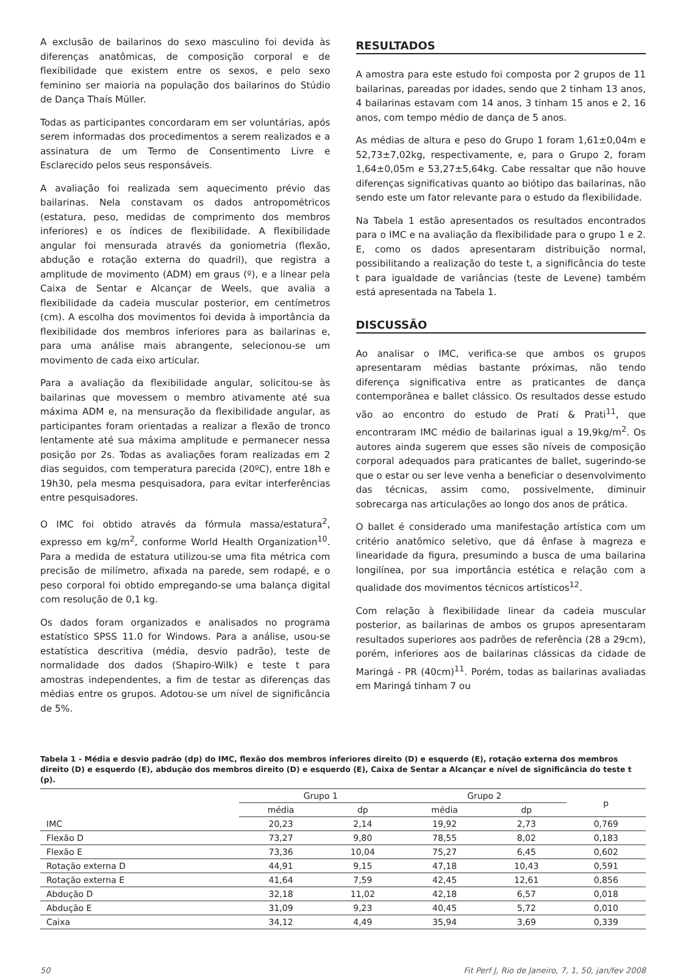A exclusão de bailarinos do sexo masculino foi devida às diferenças anatômicas, de composição corporal e de flexibilidade que existem entre os sexos, e pelo sexo feminino ser maioria na população dos bailarinos do Stúdio de Dança Thaís Müller.
Todas as participantes concordaram em ser voluntárias, após serem informadas dos procedimentos a serem realizados e a assinatura de um Termo de Consentimento Livre e Esclarecido pelos seus responsáveis.
A avaliação foi realizada sem aquecimento prévio das bailarinas. Nela constavam os dados antropométricos (estatura, peso, medidas de comprimento dos membros inferiores) e os índices de flexibilidade. A flexibilidade angular foi mensurada através da goniometria (flexão, abdução e rotação externa do quadril), que registra a amplitude de movimento (ADM) em graus (º), e a linear pela Caixa de Sentar e Alcançar de Weels, que avalia a flexibilidade da cadeia muscular posterior, em centímetros (cm). A escolha dos movimentos foi devida à importância da flexibilidade dos membros inferiores para as bailarinas e, para uma análise mais abrangente, selecionou-se um movimento de cada eixo articular.
Para a avaliação da flexibilidade angular, solicitou-se às bailarinas que movessem o membro ativamente até sua máxima ADM e, na mensuração da flexibilidade angular, as participantes foram orientadas a realizar a flexão de tronco lentamente até sua máxima amplitude e permanecer nessa posição por 2s. Todas as avaliações foram realizadas em 2 dias seguidos, com temperatura parecida (20ºC), entre 18h e 19h30, pela mesma pesquisadora, para evitar interferências entre pesquisadores.
O IMC foi obtido através da fórmula massa/estatura<sup>2</sup>, expresso em kg/m<sup>2</sup>, conforme World Health Organization<sup>10</sup>. Para a medida de estatura utilizou-se uma fita métrica com precisão de milímetro, afixada na parede, sem rodapé, e o peso corporal foi obtido empregando-se uma balança digital com resolução de 0,1 kg.
Os dados foram organizados e analisados no programa estatístico SPSS 11.0 for Windows. Para a análise, usou-se estatística descritiva (média, desvio padrão), teste de normalidade dos dados (Shapiro-Wilk) e teste t para amostras independentes, a fim de testar as diferenças das médias entre os grupos. Adotou-se um nível de significância de 5%.
RESULTADOS
A amostra para este estudo foi composta por 2 grupos de 11 bailarinas, pareadas por idades, sendo que 2 tinham 13 anos, 4 bailarinas estavam com 14 anos, 3 tinham 15 anos e 2, 16 anos, com tempo médio de dança de 5 anos.
As médias de altura e peso do Grupo 1 foram 1,61±0,04m e 52,73±7,02kg, respectivamente, e, para o Grupo 2, foram 1,64±0,05m e 53,27±5,64kg. Cabe ressaltar que não houve diferenças significativas quanto ao biótipo das bailarinas, não sendo este um fator relevante para o estudo da flexibilidade.
Na Tabela 1 estão apresentados os resultados encontrados para o IMC e na avaliação da flexibilidade para o grupo 1 e 2. E, como os dados apresentaram distribuição normal, possibilitando a realização do teste t, a significância do teste t para igualdade de variâncias (teste de Levene) também está apresentada na Tabela 1.
DISCUSSÃO
Ao analisar o IMC, verifica-se que ambos os grupos apresentaram médias bastante próximas, não tendo diferença significativa entre as praticantes de dança contemporânea e ballet clássico. Os resultados desse estudo vão ao encontro do estudo de Prati & Prati<sup>11</sup>, que encontraram IMC médio de bailarinas igual a 19,9kg/m<sup>2</sup>. Os autores ainda sugerem que esses são níveis de composição corporal adequados para praticantes de ballet, sugerindo-se que o estar ou ser leve venha a beneficiar o desenvolvimento das técnicas, assim como, possivelmente, diminuir sobrecarga nas articulações ao longo dos anos de prática.
O ballet é considerado uma manifestação artística com um critério anatômico seletivo, que dá ênfase à magreza e linearidade da figura, presumindo a busca de uma bailarina longilínea, por sua importância estética e relação com a qualidade dos movimentos técnicos artísticos<sup>12</sup>.
Com relação à flexibilidade linear da cadeia muscular posterior, as bailarinas de ambos os grupos apresentaram resultados superiores aos padrões de referência (28 a 29cm), porém, inferiores aos de bailarinas clássicas da cidade de Maringá - PR (40cm)<sup>11</sup>. Porém, todas as bailarinas avaliadas em Maringá tinham 7 ou
Tabela 1 - Média e desvio padrão (dp) do IMC, flexão dos membros inferiores direito (D) e esquerdo (E), rotação externa dos membros direito (D) e esquerdo (E), abdução dos membros direito (D) e esquerdo (E), Caixa de Sentar a Alcançar e nível de significância do teste t (p).
| | Grupo 1 | | Grupo 2 | | p |
| --- | --- | --- | --- | --- | --- |
| | média | dp | média | dp | |
| IMC | 20,23 | 2,14 | 19,92 | 2,73 | 0,769 |
| Flexão D | 73,27 | 9,80 | 78,55 | 8,02 | 0,183 |
| Flexão E | 73,36 | 10,04 | 75,27 | 6,45 | 0,602 |
| Rotação externa D | 44,91 | 9,15 | 47,18 | 10,43 | 0,591 |
| Rotação externa E | 41,64 | 7,59 | 42,45 | 12,61 | 0,856 |
| Abdução D | 32,18 | 11,02 | 42,18 | 6,57 | 0,018 |
| Abdução E | 31,09 | 9,23 | 40,45 | 5,72 | 0,010 |
| Caixa | 34,12 | 4,49 | 35,94 | 3,69 | 0,339 |
50 Fit Perf J, Rio de Janeiro, 7, 1, 50, jan/fev 2008